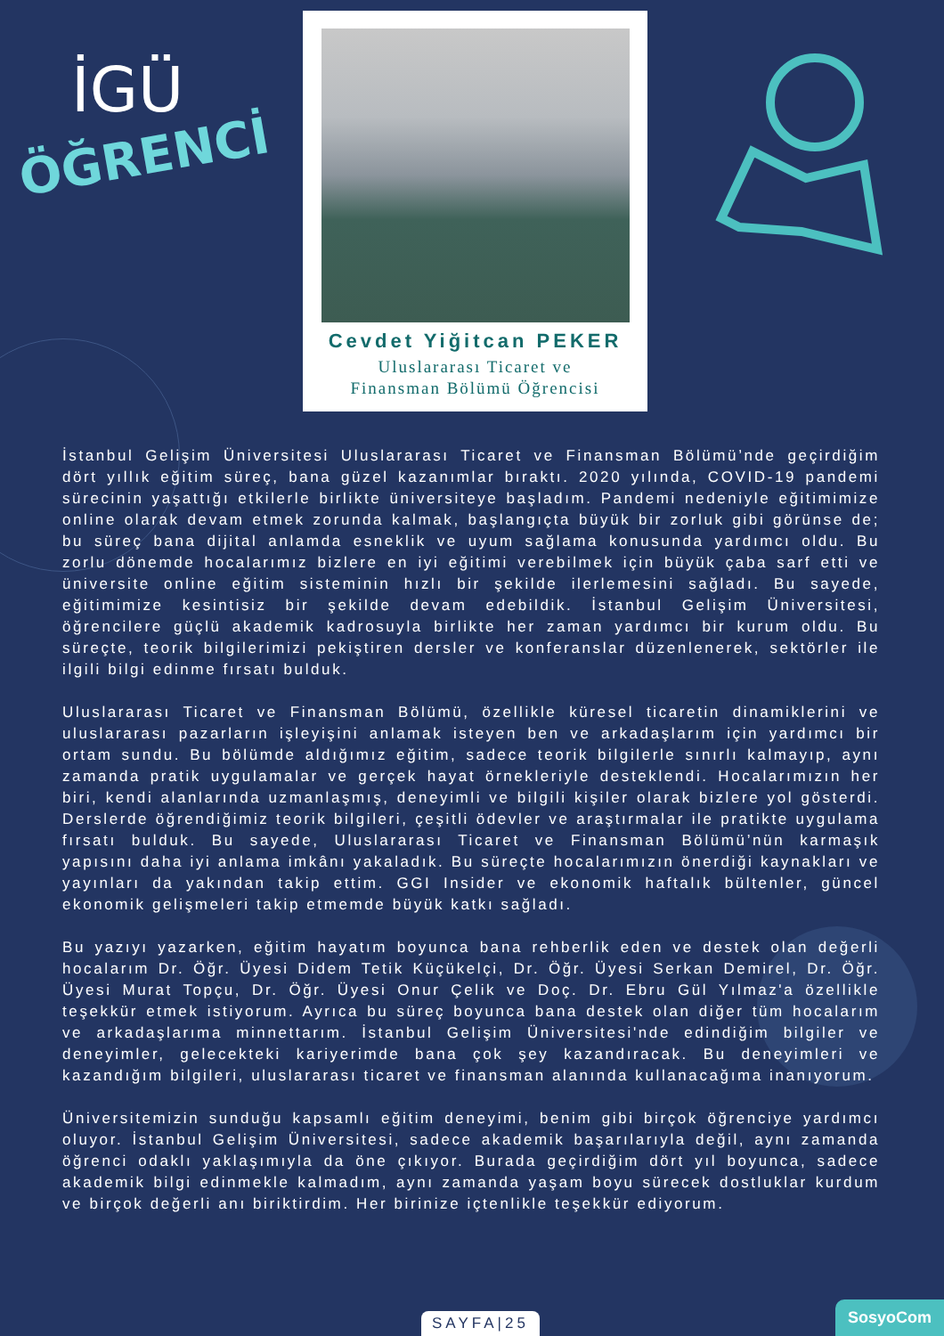İGÜ
ÖĞRENCİ
Cevdet Yiğitcan PEKER
Uluslararası Ticaret ve
Finansman Bölümü Öğrencisi
İstanbul Gelişim Üniversitesi Uluslararası Ticaret ve Finansman Bölümü’nde geçirdiğim dört yıllık eğitim süreç, bana güzel kazanımlar bıraktı. 2020 yılında, COVID-19 pandemi sürecinin yaşattığı etkilerle birlikte üniversiteye başladım. Pandemi nedeniyle eğitimimize online olarak devam etmek zorunda kalmak, başlangıçta büyük bir zorluk gibi görünse de; bu süreç bana dijital anlamda esneklik ve uyum sağlama konusunda yardımcı oldu. Bu zorlu dönemde hocalarımız bizlere en iyi eğitimi verebilmek için büyük çaba sarf etti ve üniversite online eğitim sisteminin hızlı bir şekilde ilerlemesini sağladı. Bu sayede, eğitimimize kesintisiz bir şekilde devam edebildik. İstanbul Gelişim Üniversitesi, öğrencilere güçlü akademik kadrosuyla birlikte her zaman yardımcı bir kurum oldu. Bu süreçte, teorik bilgilerimizi pekiştiren dersler ve konferanslar düzenlenerek, sektörler ile ilgili bilgi edinme fırsatı bulduk.
Uluslararası Ticaret ve Finansman Bölümü, özellikle küresel ticaretin dinamiklerini ve uluslararası pazarların işleyişini anlamak isteyen ben ve arkadaşlarım için yardımcı bir ortam sundu. Bu bölümde aldığımız eğitim, sadece teorik bilgilerle sınırlı kalmayıp, aynı zamanda pratik uygulamalar ve gerçek hayat örnekleriyle desteklendi. Hocalarımızın her biri, kendi alanlarında uzmanlaşmış, deneyimli ve bilgili kişiler olarak bizlere yol gösterdi. Derslerde öğrendiğimiz teorik bilgileri, çeşitli ödevler ve araştırmalar ile pratikte uygulama fırsatı bulduk. Bu sayede, Uluslararası Ticaret ve Finansman Bölümü’nün karmaşık yapısını daha iyi anlama imkânı yakaladık. Bu süreçte hocalarımızın önerdiği kaynakları ve yayınları da yakından takip ettim. GGI Insider ve ekonomik haftalık bültenler, güncel ekonomik gelişmeleri takip etmemde büyük katkı sağladı.
Bu yazıyı yazarken, eğitim hayatım boyunca bana rehberlik eden ve destek olan değerli hocalarım Dr. Öğr. Üyesi Didem Tetik Küçükelçi, Dr. Öğr. Üyesi Serkan Demirel, Dr. Öğr. Üyesi Murat Topçu, Dr. Öğr. Üyesi Onur Çelik ve Doç. Dr. Ebru Gül Yılmaz'a özellikle teşekkür etmek istiyorum. Ayrıca bu süreç boyunca bana destek olan diğer tüm hocalarım ve arkadaşlarıma minnettarım. İstanbul Gelişim Üniversitesi'nde edindiğim bilgiler ve deneyimler, gelecekteki kariyerimde bana çok şey kazandıracak. Bu deneyimleri ve kazandığım bilgileri, uluslararası ticaret ve finansman alanında kullanacağıma inanıyorum.
Üniversitemizin sunduğu kapsamlı eğitim deneyimi, benim gibi birçok öğrenciye yardımcı oluyor. İstanbul Gelişim Üniversitesi, sadece akademik başarılarıyla değil, aynı zamanda öğrenci odaklı yaklaşımıyla da öne çıkıyor. Burada geçirdiğim dört yıl boyunca, sadece akademik bilgi edinmekle kalmadım, aynı zamanda yaşam boyu sürecek dostluklar kurdum ve birçok değerli anı biriktirdim. Her birinize içtenlikle teşekkür ediyorum.
SAYFA|25 SosyoCom